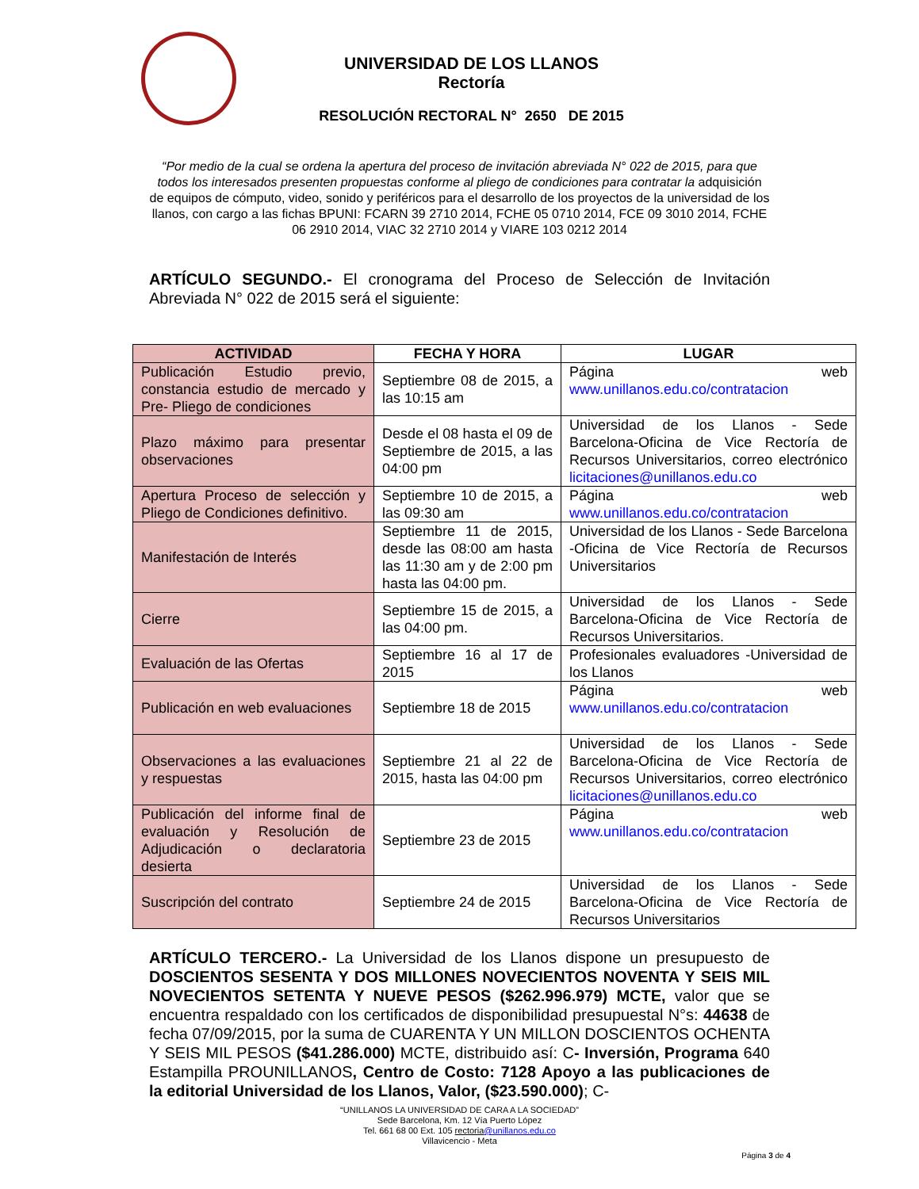UNIVERSIDAD DE LOS LLANOS
Rectoría
RESOLUCIÓN RECTORAL N° 2650 DE 2015
“Por medio de la cual se ordena la apertura del proceso de invitación abreviada N° 022 de 2015, para que todos los interesados presenten propuestas conforme al pliego de condiciones para contratar la adquisición de equipos de cómputo, video, sonido y periféricos para el desarrollo de los proyectos de la universidad de los llanos, con cargo a las fichas BPUNI: FCARN 39 2710 2014, FCHE 05 0710 2014, FCE 09 3010 2014, FCHE 06 2910 2014, VIAC 32 2710 2014 y VIARE 103 0212 2014
ARTÍCULO SEGUNDO.- El cronograma del Proceso de Selección de Invitación Abreviada N° 022 de 2015 será el siguiente:
| ACTIVIDAD | FECHA Y HORA | LUGAR |
| --- | --- | --- |
| Publicación Estudio previo, constancia estudio de mercado y Pre- Pliego de condiciones | Septiembre 08 de 2015, a las 10:15 am | Página web www.unillanos.edu.co/contratacion |
| Plazo máximo para presentar observaciones | Desde el 08 hasta el 09 de Septiembre de 2015, a las 04:00 pm | Universidad de los Llanos - Sede Barcelona-Oficina de Vice Rectoría de Recursos Universitarios, correo electrónico licitaciones@unillanos.edu.co |
| Apertura Proceso de selección y Pliego de Condiciones definitivo. | Septiembre 10 de 2015, a las 09:30 am | Página web www.unillanos.edu.co/contratacion |
| Manifestación de Interés | Septiembre 11 de 2015, desde las 08:00 am hasta las 11:30 am y de 2:00 pm hasta las 04:00 pm. | Universidad de los Llanos - Sede Barcelona -Oficina de Vice Rectoría de Recursos Universitarios |
| Cierre | Septiembre 15 de 2015, a las 04:00 pm. | Universidad de los Llanos - Sede Barcelona-Oficina de Vice Rectoría de Recursos Universitarios. |
| Evaluación de las Ofertas | Septiembre 16 al 17 de 2015 | Profesionales evaluadores -Universidad de los Llanos |
| Publicación en web evaluaciones | Septiembre 18 de 2015 | Página web www.unillanos.edu.co/contratacion |
| Observaciones a las evaluaciones y respuestas | Septiembre 21 al 22 de 2015, hasta las 04:00 pm | Universidad de los Llanos - Sede Barcelona-Oficina de Vice Rectoría de Recursos Universitarios, correo electrónico licitaciones@unillanos.edu.co |
| Publicación del informe final de evaluación y Resolución de Adjudicación o declaratoria desierta | Septiembre 23 de 2015 | Página web www.unillanos.edu.co/contratacion |
| Suscripción del contrato | Septiembre 24 de 2015 | Universidad de los Llanos - Sede Barcelona-Oficina de Vice Rectoría de Recursos Universitarios |
ARTÍCULO TERCERO.- La Universidad de los Llanos dispone un presupuesto de DOSCIENTOS SESENTA Y DOS MILLONES NOVECIENTOS NOVENTA Y SEIS MIL NOVECIENTOS SETENTA Y NUEVE PESOS ($262.996.979) MCTE, valor que se encuentra respaldado con los certificados de disponibilidad presupuestal N°s: 44638 de fecha 07/09/2015, por la suma de CUARENTA Y UN MILLON DOSCIENTOS OCHENTA Y SEIS MIL PESOS ($41.286.000) MCTE, distribuido así: C- Inversión, Programa 640 Estampilla PROUNILLANOS, Centro de Costo: 7128 Apoyo a las publicaciones de la editorial Universidad de los Llanos, Valor, ($23.590.000); C-
“UNILLANOS LA UNIVERSIDAD DE CARA A LA SOCIEDAD”
Sede Barcelona, Km. 12 Vía Puerto López
Tel. 661 68 00 Ext. 105 rectoria@unillanos.edu.co
Villavicencio - Meta
Página 3 de 4